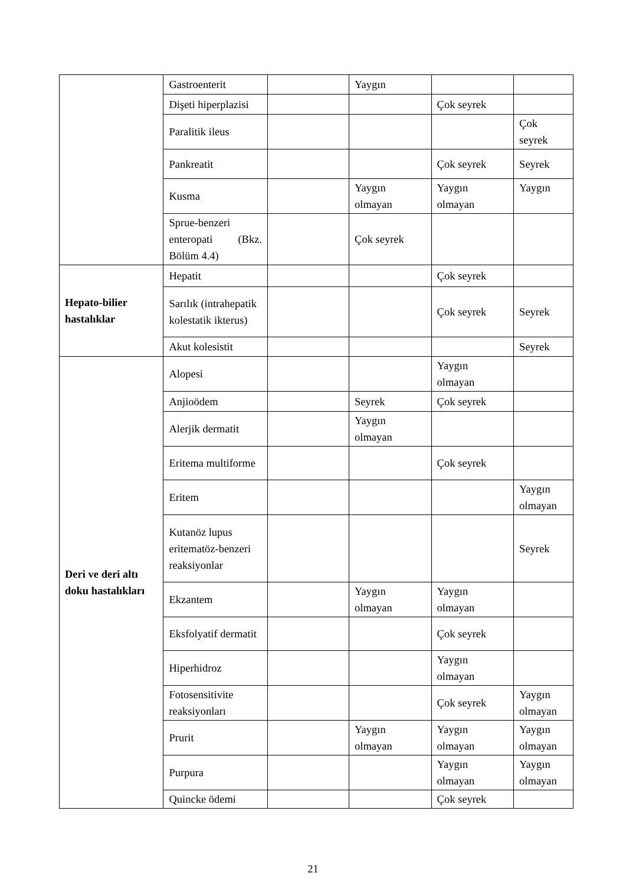| | Gastroenterit | | Yaygın | | |
| | Dişeti hiperplazisi | | | Çok seyrek | |
| | Paralitik ileus | | | | Çok seyrek |
| | Pankreatit | | | Çok seyrek | Seyrek |
| | Kusma | | Yaygın olmayan | Yaygın olmayan | Yaygın |
| | Sprue-benzeri enteropati (Bkz. Bölüm 4.4) | | Çok seyrek | | |
| Hepato-bilier hastalıklar | Hepatit | | | Çok seyrek | |
| | Sarılık (intrahepatik kolestatik ikterus) | | | Çok seyrek | Seyrek |
| | Akut kolesistit | | | | Seyrek |
| Deri ve deri altı doku hastalıkları | Alopesi | | | Yaygın olmayan | |
| | Anjioödem | | Seyrek | Çok seyrek | |
| | Alerjik dermatit | | Yaygın olmayan | | |
| | Eritema multiforme | | | Çok seyrek | |
| | Eritem | | | | Yaygın olmayan |
| | Kutanöz lupus eritematöz-benzeri reaksiyonlar | | | | Seyrek |
| | Ekzantem | | Yaygın olmayan | Yaygın olmayan | |
| | Eksfolyatif dermatit | | | Çok seyrek | |
| | Hiperhidroz | | | Yaygın olmayan | |
| | Fotosensitivite reaksiyonları | | | Çok seyrek | Yaygın olmayan |
| | Prurit | | Yaygın olmayan | Yaygın olmayan | Yaygın olmayan |
| | Purpura | | | Yaygın olmayan | Yaygın olmayan |
| | Quincke ödemi | | | Çok seyrek | |
21